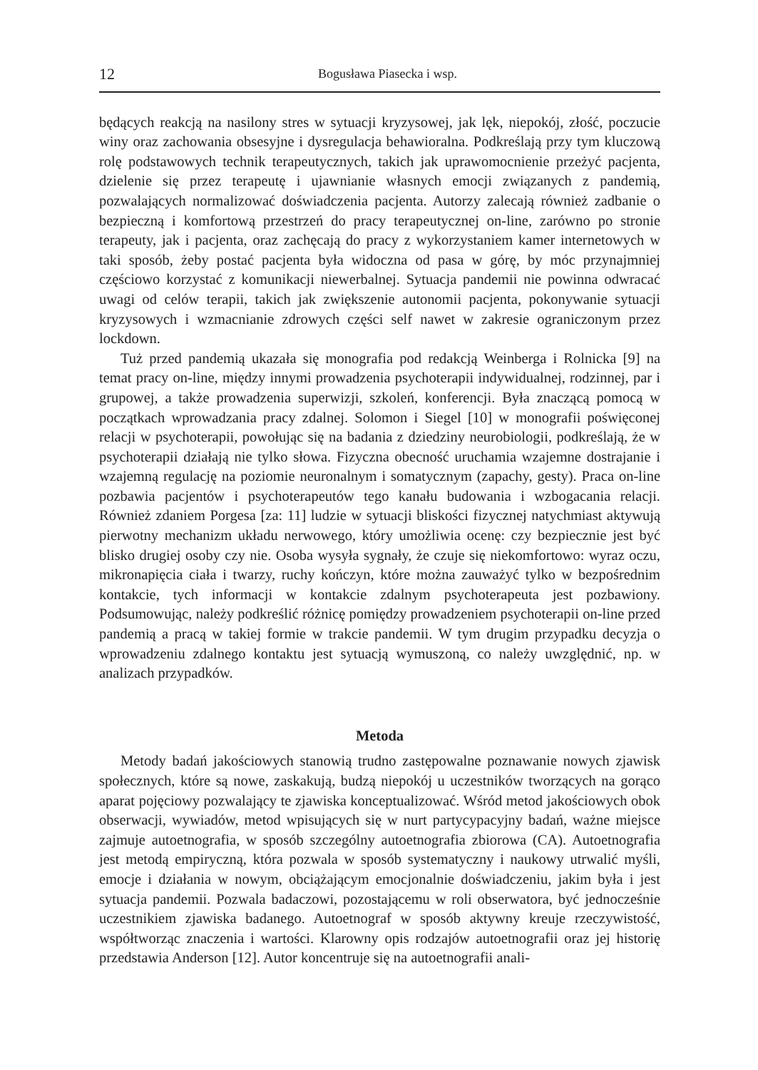12 Bogusława Piasecka i wsp.
będących reakcją na nasilony stres w sytuacji kryzysowej, jak lęk, niepokój, złość, poczucie winy oraz zachowania obsesyjne i dysregulacja behawioralna. Podkreślają przy tym kluczową rolę podstawowych technik terapeutycznych, takich jak uprawomocnienie przeżyć pacjenta, dzielenie się przez terapeutę i ujawnianie własnych emocji związanych z pandemią, pozwalających normalizować doświadczenia pacjenta. Autorzy zalecają również zadbanie o bezpieczną i komfortową przestrzeń do pracy terapeutycznej on-line, zarówno po stronie terapeuty, jak i pacjenta, oraz zachęcają do pracy z wykorzystaniem kamer internetowych w taki sposób, żeby postać pacjenta była widoczna od pasa w górę, by móc przynajmniej częściowo korzystać z komunikacji niewerbalnej. Sytuacja pandemii nie powinna odwracać uwagi od celów terapii, takich jak zwiększenie autonomii pacjenta, pokonywanie sytuacji kryzysowych i wzmacnianie zdrowych części self nawet w zakresie ograniczonym przez lockdown.
Tuż przed pandemią ukazała się monografia pod redakcją Weinberga i Rolnicka [9] na temat pracy on-line, między innymi prowadzenia psychoterapii indywidualnej, rodzinnej, par i grupowej, a także prowadzenia superwizji, szkoleń, konferencji. Była znaczącą pomocą w początkach wprowadzania pracy zdalnej. Solomon i Siegel [10] w monografii poświęconej relacji w psychoterapii, powołując się na badania z dziedziny neurobiologii, podkreślają, że w psychoterapii działają nie tylko słowa. Fizyczna obecność uruchamia wzajemne dostrajanie i wzajemną regulację na poziomie neuronalnym i somatycznym (zapachy, gesty). Praca on-line pozbawia pacjentów i psychoterapeutów tego kanału budowania i wzbogacania relacji. Również zdaniem Porgesa [za: 11] ludzie w sytuacji bliskości fizycznej natychmiast aktywują pierwotny mechanizm układu nerwowego, który umożliwia ocenę: czy bezpiecznie jest być blisko drugiej osoby czy nie. Osoba wysyła sygnały, że czuje się niekomfortowo: wyraz oczu, mikronapięcia ciała i twarzy, ruchy kończyn, które można zauważyć tylko w bezpośrednim kontakcie, tych informacji w kontakcie zdalnym psychoterapeuta jest pozbawiony. Podsumowując, należy podkreślić różnicę pomiędzy prowadzeniem psychoterapii on-line przed pandemią a pracą w takiej formie w trakcie pandemii. W tym drugim przypadku decyzja o wprowadzeniu zdalnego kontaktu jest sytuacją wymuszoną, co należy uwzględnić, np. w analizach przypadków.
Metoda
Metody badań jakościowych stanowią trudno zastępowalne poznawanie nowych zjawisk społecznych, które są nowe, zaskakują, budzą niepokój u uczestników tworzących na gorąco aparat pojęciowy pozwalający te zjawiska konceptualizować. Wśród metod jakościowych obok obserwacji, wywiadów, metod wpisujących się w nurt partycypacyjny badań, ważne miejsce zajmuje autoetnografia, w sposób szczególny autoetnografia zbiorowa (CA). Autoetnografia jest metodą empiryczną, która pozwala w sposób systematyczny i naukowy utrwalić myśli, emocje i działania w nowym, obciążającym emocjonalnie doświadczeniu, jakim była i jest sytuacja pandemii. Pozwala badaczowi, pozostającemu w roli obserwatora, być jednocześnie uczestnikiem zjawiska badanego. Autoetnograf w sposób aktywny kreuje rzeczywistość, współtworząc znaczenia i wartości. Klarowny opis rodzajów autoetnografii oraz jej historię przedstawia Anderson [12]. Autor koncentruje się na autoetnografii anali-